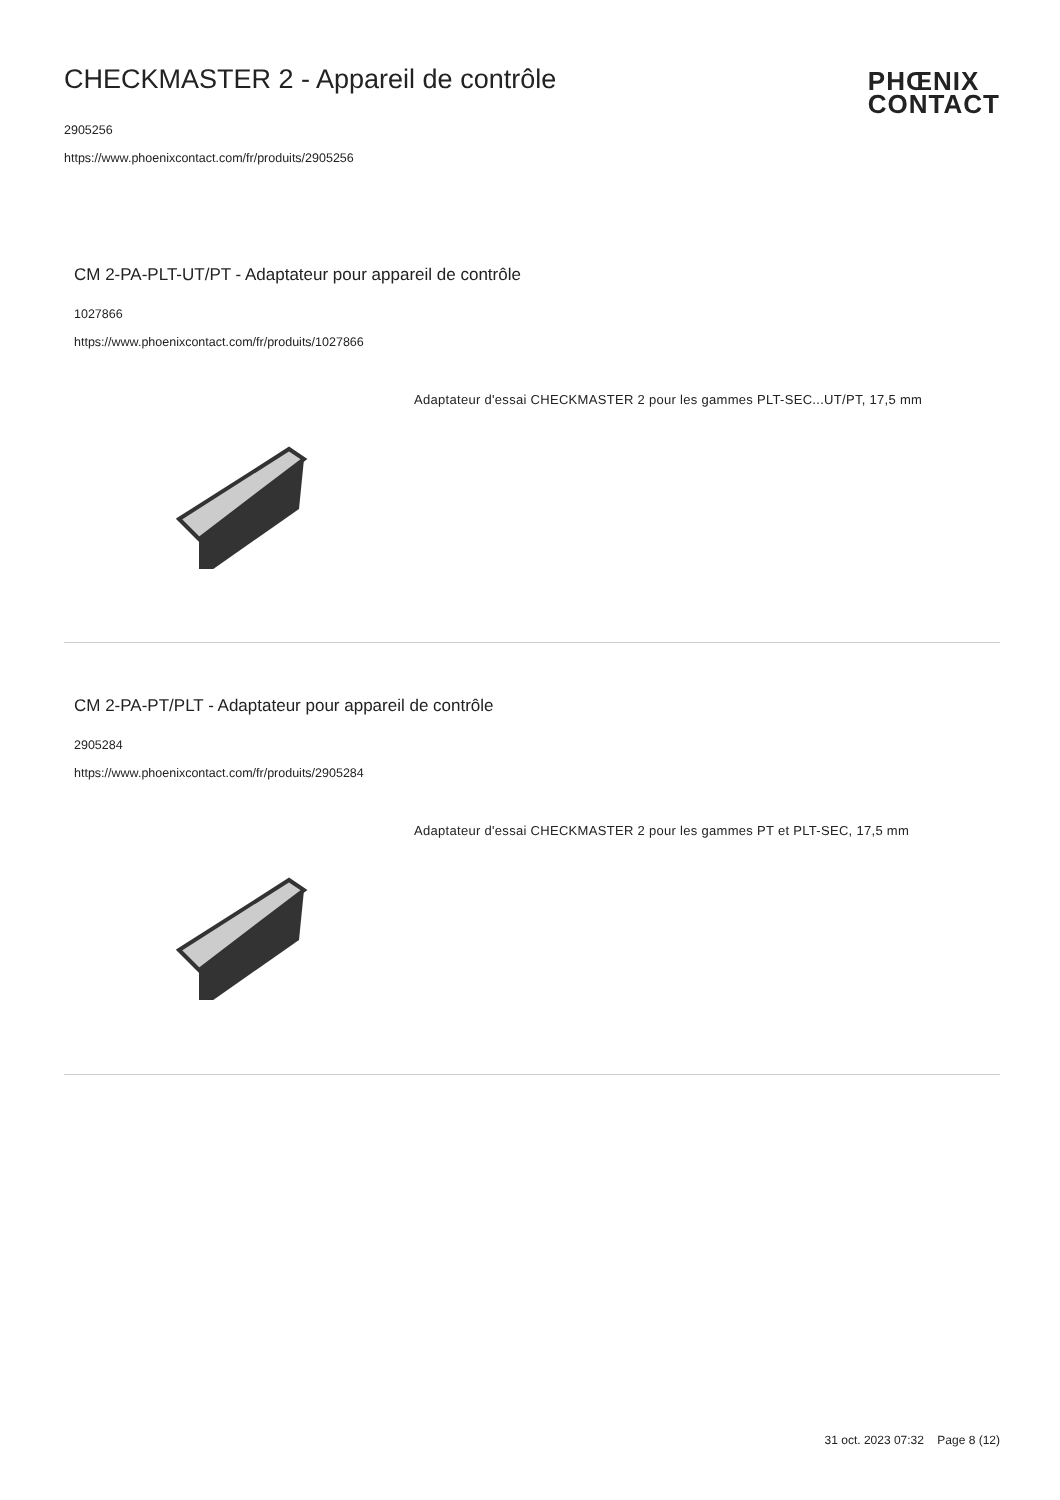CHECKMASTER 2 - Appareil de contrôle
2905256
https://www.phoenixcontact.com/fr/produits/2905256
PHŒNIX
CONTACT
CM 2-PA-PLT-UT/PT - Adaptateur pour appareil de contrôle
1027866
https://www.phoenixcontact.com/fr/produits/1027866
Adaptateur d'essai CHECKMASTER 2 pour les gammes PLT-SEC...UT/PT, 17,5 mm
CM 2-PA-PT/PLT - Adaptateur pour appareil de contrôle
2905284
https://www.phoenixcontact.com/fr/produits/2905284
Adaptateur d'essai CHECKMASTER 2 pour les gammes PT et PLT-SEC, 17,5 mm
31 oct. 2023 07:32 Page 8 (12)